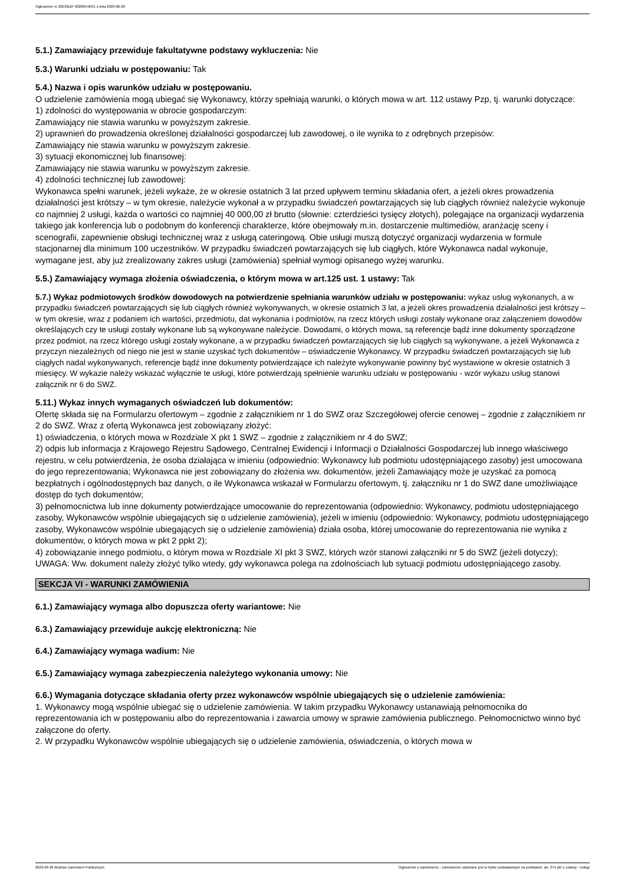Ogłoszenie nr 2023/BZP 00280546/01 z dnia 2023-06-28
5.1.) Zamawiający przewiduje fakultatywne podstawy wykluczenia: Nie
5.3.) Warunki udziału w postępowaniu: Tak
5.4.) Nazwa i opis warunków udziału w postępowaniu.
O udzielenie zamówienia mogą ubiegać się Wykonawcy, którzy spełniają warunki, o których mowa w art. 112 ustawy Pzp, tj. warunki dotyczące:
1) zdolności do występowania w obrocie gospodarczym:
Zamawiający nie stawia warunku w powyższym zakresie.
2) uprawnień do prowadzenia określonej działalności gospodarczej lub zawodowej, o ile wynika to z odrębnych przepisów:
Zamawiający nie stawia warunku w powyższym zakresie.
3) sytuacji ekonomicznej lub finansowej:
Zamawiający nie stawia warunku w powyższym zakresie.
4) zdolności technicznej lub zawodowej:
Wykonawca spełni warunek, jeżeli wykaże, że w okresie ostatnich 3 lat przed upływem terminu składania ofert, a jeżeli okres prowadzenia działalności jest krótszy – w tym okresie, należycie wykonał a w przypadku świadczeń powtarzających się lub ciągłych również należycie wykonuje co najmniej 2 usługi, każda o wartości co najmniej 40 000,00 zł brutto (słownie: czterdzieści tysięcy złotych), polegające na organizacji wydarzenia takiego jak konferencja lub o podobnym do konferencji charakterze, które obejmowały m.in. dostarczenie multimediów, aranżację sceny i scenografii, zapewnienie obsługi technicznej wraz z usługą cateringową. Obie usługi muszą dotyczyć organizacji wydarzenia w formule stacjonarnej dla minimum 100 uczestników. W przypadku świadczeń powtarzających się lub ciągłych, które Wykonawca nadal wykonuje, wymagane jest, aby już zrealizowany zakres usługi (zamówienia) spełniał wymogi opisanego wyżej warunku.
5.5.) Zamawiający wymaga złożenia oświadczenia, o którym mowa w art.125 ust. 1 ustawy: Tak
5.7.) Wykaz podmiotowych środków dowodowych na potwierdzenie spełniania warunków udziału w postępowaniu: wykaz usług wykonanych, a w przypadku świadczeń powtarzających się lub ciągłych również wykonywanych, w okresie ostatnich 3 lat, a jeżeli okres prowadzenia działalności jest krótszy – w tym okresie, wraz z podaniem ich wartości, przedmiotu, dat wykonania i podmiotów, na rzecz których usługi zostały wykonane oraz załączeniem dowodów określających czy te usługi zostały wykonane lub są wykonywane należycie. Dowodami, o których mowa, są referencje bądź inne dokumenty sporządzone przez podmiot, na rzecz którego usługi zostały wykonane, a w przypadku świadczeń powtarzających się lub ciągłych są wykonywane, a jeżeli Wykonawca z przyczyn niezależnych od niego nie jest w stanie uzyskać tych dokumentów – oświadczenie Wykonawcy. W przypadku świadczeń powtarzających się lub ciągłych nadal wykonywanych, referencje bądź inne dokumenty potwierdzające ich należyte wykonywanie powinny być wystawione w okresie ostatnich 3 miesięcy. W wykazie należy wskazać wyłącznie te usługi, które potwierdzają spełnienie warunku udziału w postępowaniu - wzór wykazu usług stanowi załącznik nr 6 do SWZ.
5.11.) Wykaz innych wymaganych oświadczeń lub dokumentów:
Ofertę składa się na Formularzu ofertowym – zgodnie z załącznikiem nr 1 do SWZ oraz Szczegółowej ofercie cenowej – zgodnie z załącznikiem nr 2 do SWZ. Wraz z ofertą Wykonawca jest zobowiązany złożyć:
1) oświadczenia, o których mowa w Rozdziale X pkt 1 SWZ – zgodnie z załącznikiem nr 4 do SWZ;
2) odpis lub informacja z Krajowego Rejestru Sądowego, Centralnej Ewidencji i Informacji o Działalności Gospodarczej lub innego właściwego rejestru, w celu potwierdzenia, że osoba działająca w imieniu (odpowiednio: Wykonawcy lub podmiotu udostępniającego zasoby) jest umocowana do jego reprezentowania; Wykonawca nie jest zobowiązany do złożenia ww. dokumentów, jeżeli Zamawiający może je uzyskać za pomocą bezpłatnych i ogólnodostępnych baz danych, o ile Wykonawca wskazał w Formularzu ofertowym, tj. załączniku nr 1 do SWZ dane umożliwiające dostęp do tych dokumentów;
3) pełnomocnictwa lub inne dokumenty potwierdzające umocowanie do reprezentowania (odpowiednio: Wykonawcy, podmiotu udostępniającego zasoby, Wykonawców wspólnie ubiegających się o udzielenie zamówienia), jeżeli w imieniu (odpowiednio: Wykonawcy, podmiotu udostępniającego zasoby, Wykonawców wspólnie ubiegających się o udzielenie zamówienia) działa osoba, której umocowanie do reprezentowania nie wynika z dokumentów, o których mowa w pkt 2 ppkt 2);
4) zobowiązanie innego podmiotu, o którym mowa w Rozdziale XI pkt 3 SWZ, których wzór stanowi załączniki nr 5 do SWZ (jeżeli dotyczy);
UWAGA: Ww. dokument należy złożyć tylko wtedy, gdy wykonawca polega na zdolnościach lub sytuacji podmiotu udostępniającego zasoby.
SEKCJA VI - WARUNKI ZAMÓWIENIA
6.1.) Zamawiający wymaga albo dopuszcza oferty wariantowe: Nie
6.3.) Zamawiający przewiduje aukcję elektroniczną: Nie
6.4.) Zamawiający wymaga wadium: Nie
6.5.) Zamawiający wymaga zabezpieczenia należytego wykonania umowy: Nie
6.6.) Wymagania dotyczące składania oferty przez wykonawców wspólnie ubiegających się o udzielenie zamówienia:
1. Wykonawcy mogą wspólnie ubiegać się o udzielenie zamówienia. W takim przypadku Wykonawcy ustanawiają pełnomocnika do reprezentowania ich w postępowaniu albo do reprezentowania i zawarcia umowy w sprawie zamówienia publicznego. Pełnomocnictwo winno być załączone do oferty.
2. W przypadku Wykonawców wspólnie ubiegających się o udzielenie zamówienia, oświadczenia, o których mowa w
2023-06-28 Biuletyn Zamówień Publicznych Ogłoszenie o zamówieniu - Zamówienie udzielane jest w trybie podstawowym na podstawie: art. 275 pkt 1 ustawy - Usługi